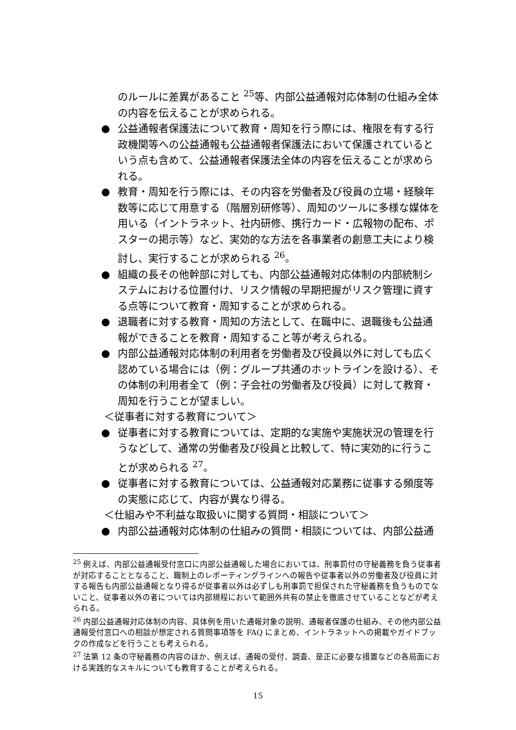のルールに差異があること <sup>25</sup>等、内部公益通報対応体制の仕組み全体の内容を伝えることが求められる。
● 公益通報者保護法について教育・周知を行う際には、権限を有する行政機関等への公益通報も公益通報者保護法において保護されているという点も含めて、公益通報者保護法全体の内容を伝えることが求められる。
● 教育・周知を行う際には、その内容を労働者及び役員の立場・経験年数等に応じて用意する（階層別研修等）、周知のツールに多様な媒体を用いる（イントラネット、社内研修、携行カード・広報物の配布、ポスターの掲示等）など、実効的な方法を各事業者の創意工夫により検討し、実行することが求められる <sup>26</sup>。
● 組織の長その他幹部に対しても、内部公益通報対応体制の内部統制システムにおける位置付け、リスク情報の早期把握がリスク管理に資する点等について教育・周知することが求められる。
● 退職者に対する教育・周知の方法として、在職中に、退職後も公益通報ができることを教育・周知すること等が考えられる。
● 内部公益通報対応体制の利用者を労働者及び役員以外に対しても広く認めている場合には（例：グループ共通のホットラインを設ける）、その体制の利用者全て（例：子会社の労働者及び役員）に対して教育・周知を行うことが望ましい。
＜従事者に対する教育について＞
● 従事者に対する教育については、定期的な実施や実施状況の管理を行うなどして、通常の労働者及び役員と比較して、特に実効的に行うことが求められる <sup>27</sup>。
● 従事者に対する教育については、公益通報対応業務に従事する頻度等の実態に応じて、内容が異なり得る。
＜仕組みや不利益な取扱いに関する質問・相談について＞
● 内部公益通報対応体制の仕組みの質問・相談については、内部公益通
<sup>25</sup> 例えば、内部公益通報受付窓口に内部公益通報した場合においては、刑事罰付の守秘義務を負う従事者が対応することとなること、職制上のレポーティングラインへの報告や従事者以外の労働者及び役員に対する報告も内部公益通報となり得るが従事者以外は必ずしも刑事罰で担保された守秘義務を負うものでないこと、従事者以外の者については内部規程において範囲外共有の禁止を徹底させていることなどが考えられる。
<sup>26</sup> 内部公益通報対応体制の内容、具体例を用いた通報対象の説明、通報者保護の仕組み、その他内部公益通報受付窓口への相談が想定される質問事項等を FAQ にまとめ、イントラネットへの掲載やガイドブックの作成などを行うことも考えられる。
<sup>27</sup> 法第 12 条の守秘義務の内容のほか、例えば、通報の受付、調査、是正に必要な措置などの各局面における実践的なスキルについても教育することが考えられる。
15